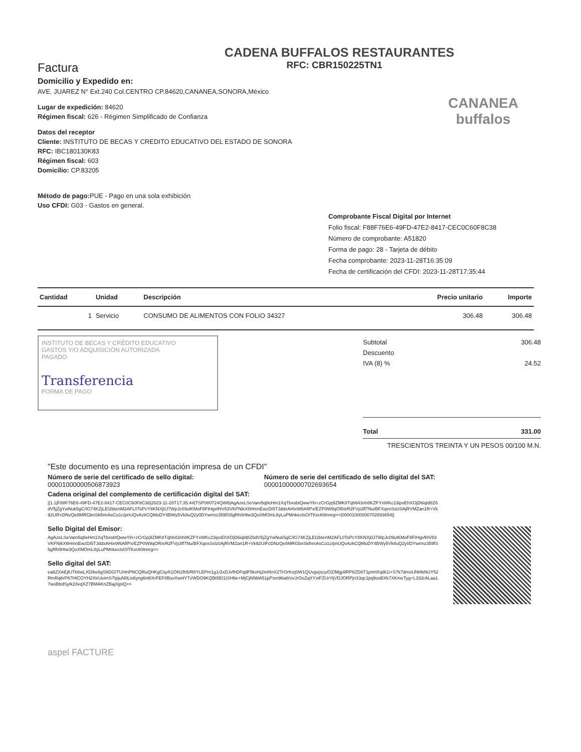CADENA BUFFALOS RESTAURANTES
RFC: CBR150225TN1
Factura
Domicilio y Expedido en:
AVE. JUAREZ N° Ext.240 Col.CENTRO CP.84620,CANANEA,SONORA,México
CANANEA buffalos
Lugar de expedición: 84620
Régimen fiscal: 626 - Régimen Simplificado de Confianza
Datos del receptor
Cliente: INSTITUTO DE BECAS Y CREDITO EDUCATIVO DEL ESTADO DE SONORA
RFC: IBC180130K83
Régimen fiscal: 603
Domicilio: CP.83205
Método de pago: PUE - Pago en una sola exhibición
Uso CFDI: G03 - Gastos en general.
Comprobante Fiscal Digital por Internet
Folio fiscal: F88F76E6-49FD-47E2-8417-CEC0C60F8C38
Número de comprobante: A51820
Forma de pago: 28 - Tarjeta de débito
Fecha comprobante: 2023-11-28T16:35:09
Fecha de certificación del CFDI: 2023-11-28T17:35:44
| Cantidad | Unidad | Descripción | Precio unitario | Importe |
| --- | --- | --- | --- | --- |
| 1 | Servicio | CONSUMO DE ALIMENTOS CON FOLIO 34327 | 306.48 | 306.48 |
INSTITUTO DE BECAS Y CRÉDITO EDUCATIVO
GASTOS Y/O ADQUISICIÓN AUTORIZADA
PAGADO
Transferencia
FORMA DE PAGO
Subtotal 306.48
Descuento
IVA (8) % 24.52
Total 331.00
TRESCIENTOS TREINTA Y UN PESOS 00/100 M.N.
"Este documento es una representación impresa de un CFDI"
Número de serie del certificado de sello digital:
00001000000506873923
Número de serie del certificado de sello digital del SAT:
00001000000702693654
Cadena original del complemento de certificación digital del SAT:
||1.1|F88F76E6-49FD-47E2-8417-CEC0C60F8C38|2023-11-28T17:35:44|TSP080724QW6|AgAzeLSeVam5q8eHm1XqTbxsbtQwwYln+zCrGpj9ZMK8Tqh643nh8KZFYxWKc23ipxEhXOjD6iqld8Z6dV5jZgYwNuk5gC/IG74KZjLEI2btenM2AFL0ToPcY8KNXj0J7WpJc09ulKMoF8FIHgvfHV83VKFNikX6HmnEwzDi5TJddxAHixW6AfIPx/EZP0W9qOR/eR2FVp3ff7Nu/BFXqvxSsIz0AjRVMZan1R+Vk92UIFcDNzQe8MRGbnSklhmAsCo1c/pnUQvAzkCQMoDY4BWy5Vk8uQ2y0DYwrmz359fS5gRh0Htw3QoXMOmL8yLuPMnkeclsOITKxrA0tnnrg==|00001000000702693654||
Sello Digital del Emisor:
AgAzeLSeVam5q8eHm1XqTbxsbtQwwYln+zCrGpj9ZMK8Tqh643nh8KZFYxWKc23ipxEhXOjD6iqld8Z6dV5jZgYwNuk5gC/IG74KZjLEI2btenM2AFL0ToPcY8KNXj0J7WpJc09ulKMoF8FIHgvfHV83VKFNikX6HmnEwzDi5TJddxAHixW6AfIPx/EZP0W9qOR/eR2FVp3ff7Nu/BFXqvxSsIz0AjRVMZan1R+Vk92UIFcDNzQe8MRGbnSklhmAsCo1c/pnUQvAzkCQMoDY4BWy5Vk8uQ2y0DYwrmz359fS5gRh0Htw3QoXMOmL8yLuPMnkeclsOITKxrA0tnnrg==
Sello digital del SAT:
ea8ZXAEjlUTk6wLXD/ke6gS6DGITUI4nPNCQRuQHKgCiiy/k1ON1fh5/R8YLEPm1g1/2xDJvfhDFqdF5kvHj2mf4nXZTrOrfnzj0W1QUvgxjscyiOZ/Mgj4lRP6ZD8T1pnHXqilk1i+S7k7dmoUNHbNUY52RmRq6rP67HtCOYH2XtrUeimS7tpjuN0Lix6yng6nl8XrFEF8BsvXwnlYTzWDO9KQBt5EI1iSH6e+MjCjNN8A51pPxm96a8/ovJrOoZqXYstFZUrYijVDJORPjn33qc1jtq9osBXk7XKmeTyg+L332rALaa17woBbdSytk23vqXZ7BMAKnZBajXjpiQ==
aspel FACTURE